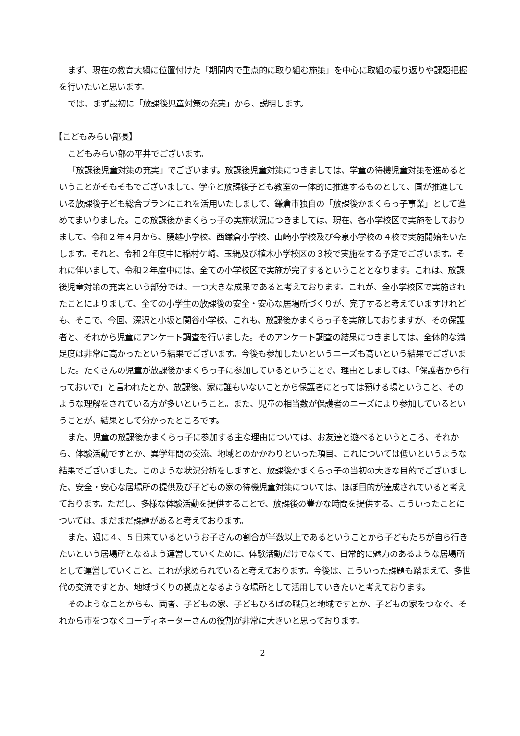まず、現在の教育大綱に位置付けた「期間内で重点的に取り組む施策」を中心に取組の振り返りや課題把握を行いたいと思います。
では、まず最初に「放課後児童対策の充実」から、説明します。
【こどもみらい部長】
こどもみらい部の平井でございます。
「放課後児童対策の充実」でございます。放課後児童対策につきましては、学童の待機児童対策を進めるということがそもそもでございまして、学童と放課後子ども教室の一体的に推進するものとして、国が推進している放課後子ども総合プランにこれを活用いたしまして、鎌倉市独自の「放課後かまくらっ子事業」として進めてまいりました。この放課後かまくらっ子の実施状況につきましては、現在、各小学校区で実施をしておりまして、令和２年４月から、腰越小学校、西鎌倉小学校、山崎小学校及び今泉小学校の４校で実施開始をいたします。それと、令和２年度中に稲村ケ崎、玉縄及び植木小学校区の３校で実施をする予定でございます。それに伴いまして、令和２年度中には、全ての小学校区で実施が完了するということとなります。これは、放課後児童対策の充実という部分では、一つ大きな成果であると考えております。これが、全小学校区で実施されたことによりまして、全ての小学生の放課後の安全・安心な居場所づくりが、完了すると考えていますけれども、そこで、今回、深沢と小坂と関谷小学校、これも、放課後かまくらっ子を実施しておりますが、その保護者と、それから児童にアンケート調査を行いました。そのアンケート調査の結果につきましては、全体的な満足度は非常に高かったという結果でございます。今後も参加したいというニーズも高いという結果でございました。たくさんの児童が放課後かまくらっ子に参加しているということで、理由としましては、「保護者から行っておいで」と言われたとか、放課後、家に誰もいないことから保護者にとっては預ける場ということ、そのような理解をされている方が多いということ。また、児童の相当数が保護者のニーズにより参加しているということが、結果として分かったところです。
また、児童の放課後かまくらっ子に参加する主な理由については、お友達と遊べるというところ、それから、体験活動ですとか、異学年間の交流、地域とのかかわりといった項目、これについては低いというような結果でございました。このような状況分析をしますと、放課後かまくらっ子の当初の大きな目的でございました、安全・安心な居場所の提供及び子どもの家の待機児童対策については、ほぼ目的が達成されていると考えております。ただし、多様な体験活動を提供することで、放課後の豊かな時間を提供する、こういったことについては、まだまだ課題があると考えております。
また、週に４、５日来ているというお子さんの割合が半数以上であるということから子どもたちが自ら行きたいという居場所となるよう運営していくために、体験活動だけでなくて、日常的に魅力のあるような居場所として運営していくこと、これが求められていると考えております。今後は、こういった課題も踏まえて、多世代の交流ですとか、地域づくりの拠点となるような場所として活用していきたいと考えております。
そのようなことからも、両者、子どもの家、子どもひろばの職員と地域ですとか、子どもの家をつなぐ、それから市をつなぐコーディネーターさんの役割が非常に大きいと思っております。
2